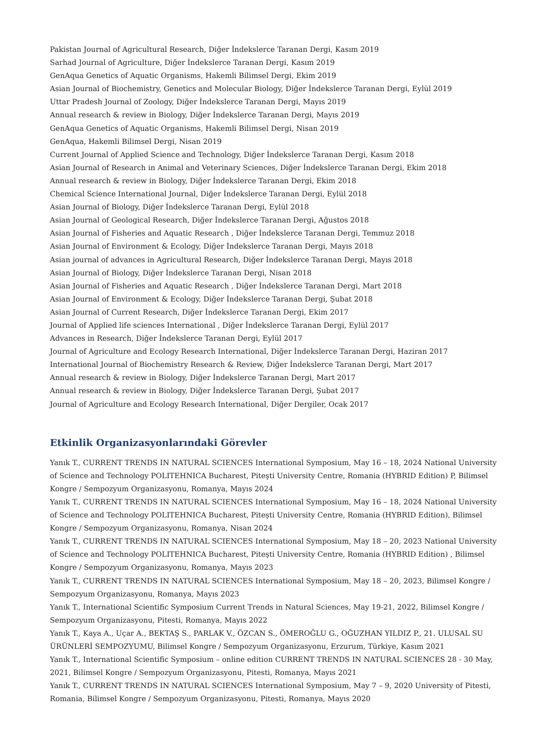Pakistan Journal of Agricultural Research, Diğer İndekslerce Taranan Dergi, Kasım 2019
Sarhad Journal of Agriculture, Diğer İndekslerce Taranan Dergi, Kasım 2019
GenAqua Genetics of Aquatic Organisms, Hakemli Bilimsel Dergi, Ekim 2019
Asian Journal of Biochemistry, Genetics and Molecular Biology, Diğer İndekslerce Taranan Dergi, Eylül 2019
Uttar Pradesh Journal of Zoology, Diğer İndekslerce Taranan Dergi, Mayıs 2019
Annual research & review in Biology, Diğer İndekslerce Taranan Dergi, Mayıs 2019
GenAqua Genetics of Aquatic Organisms, Hakemli Bilimsel Dergi, Nisan 2019
GenAqua, Hakemli Bilimsel Dergi, Nisan 2019
Current Journal of Applied Science and Technology, Diğer İndekslerce Taranan Dergi, Kasım 2018
Asian Journal of Research in Animal and Veterinary Sciences, Diğer İndekslerce Taranan Dergi, Ekim 2018
Annual research & review in Biology, Diğer İndekslerce Taranan Dergi, Ekim 2018
Chemical Science International Journal, Diğer İndekslerce Taranan Dergi, Eylül 2018
Asian Journal of Biology, Diğer İndekslerce Taranan Dergi, Eylül 2018
Asian Journal of Geological Research, Diğer İndekslerce Taranan Dergi, Ağustos 2018
Asian Journal of Fisheries and Aquatic Research , Diğer İndekslerce Taranan Dergi, Temmuz 2018
Asian Journal of Environment & Ecology, Diğer İndekslerce Taranan Dergi, Mayıs 2018
Asian journal of advances in Agricultural Research, Diğer İndekslerce Taranan Dergi, Mayıs 2018
Asian Journal of Biology, Diğer İndekslerce Taranan Dergi, Nisan 2018
Asian Journal of Fisheries and Aquatic Research , Diğer İndekslerce Taranan Dergi, Mart 2018
Asian Journal of Environment & Ecology, Diğer İndekslerce Taranan Dergi, Şubat 2018
Asian Journal of Current Research, Diğer İndekslerce Taranan Dergi, Ekim 2017
Journal of Applied life sciences International , Diğer İndekslerce Taranan Dergi, Eylül 2017
Advances in Research, Diğer İndekslerce Taranan Dergi, Eylül 2017
Journal of Agriculture and Ecology Research International, Diğer İndekslerce Taranan Dergi, Haziran 2017
International Journal of Biochemistry Research & Review, Diğer İndekslerce Taranan Dergi, Mart 2017
Annual research & review in Biology, Diğer İndekslerce Taranan Dergi, Mart 2017
Annual research & review in Biology, Diğer İndekslerce Taranan Dergi, Şubat 2017
Journal of Agriculture and Ecology Research International, Diğer Dergiler, Ocak 2017
Etkinlik Organizasyonlarındaki Görevler
Yanık T., CURRENT TRENDS IN NATURAL SCIENCES International Symposium, May 16 – 18, 2024 National University of Science and Technology POLITEHNICA Bucharest, Piteşti University Centre, Romania (HYBRID Edition) P, Bilimsel Kongre / Sempozyum Organizasyonu, Romanya, Mayıs 2024
Yanık T., CURRENT TRENDS IN NATURAL SCIENCES International Symposium, May 16 – 18, 2024 National University of Science and Technology POLITEHNICA Bucharest, Piteşti University Centre, Romania (HYBRID Edition), Bilimsel Kongre / Sempozyum Organizasyonu, Romanya, Nisan 2024
Yanık T., CURRENT TRENDS IN NATURAL SCIENCES International Symposium, May 18 – 20, 2023 National University of Science and Technology POLITEHNICA Bucharest, Piteşti University Centre, Romania (HYBRID Edition) , Bilimsel Kongre / Sempozyum Organizasyonu, Romanya, Mayıs 2023
Yanık T., CURRENT TRENDS IN NATURAL SCIENCES International Symposium, May 18 – 20, 2023, Bilimsel Kongre / Sempozyum Organizasyonu, Romanya, Mayıs 2023
Yanık T., International Scientific Symposium Current Trends in Natural Sciences, May 19-21, 2022, Bilimsel Kongre / Sempozyum Organizasyonu, Pitesti, Romanya, Mayıs 2022
Yanık T., Kaya A., Uçar A., BEKTAŞ S., PARLAK V., ÖZCAN S., ÖMEROĞLU G., OĞUZHAN YILDIZ P., 21. ULUSAL SU ÜRÜNLERİ SEMPOZYUMU, Bilimsel Kongre / Sempozyum Organizasyonu, Erzurum, Türkiye, Kasım 2021
Yanık T., International Scientific Symposium – online edition CURRENT TRENDS IN NATURAL SCIENCES 28 - 30 May, 2021, Bilimsel Kongre / Sempozyum Organizasyonu, Pitesti, Romanya, Mayıs 2021
Yanık T., CURRENT TRENDS IN NATURAL SCIENCES International Symposium, May 7 – 9, 2020 University of Pitesti, Romania, Bilimsel Kongre / Sempozyum Organizasyonu, Pitesti, Romanya, Mayıs 2020